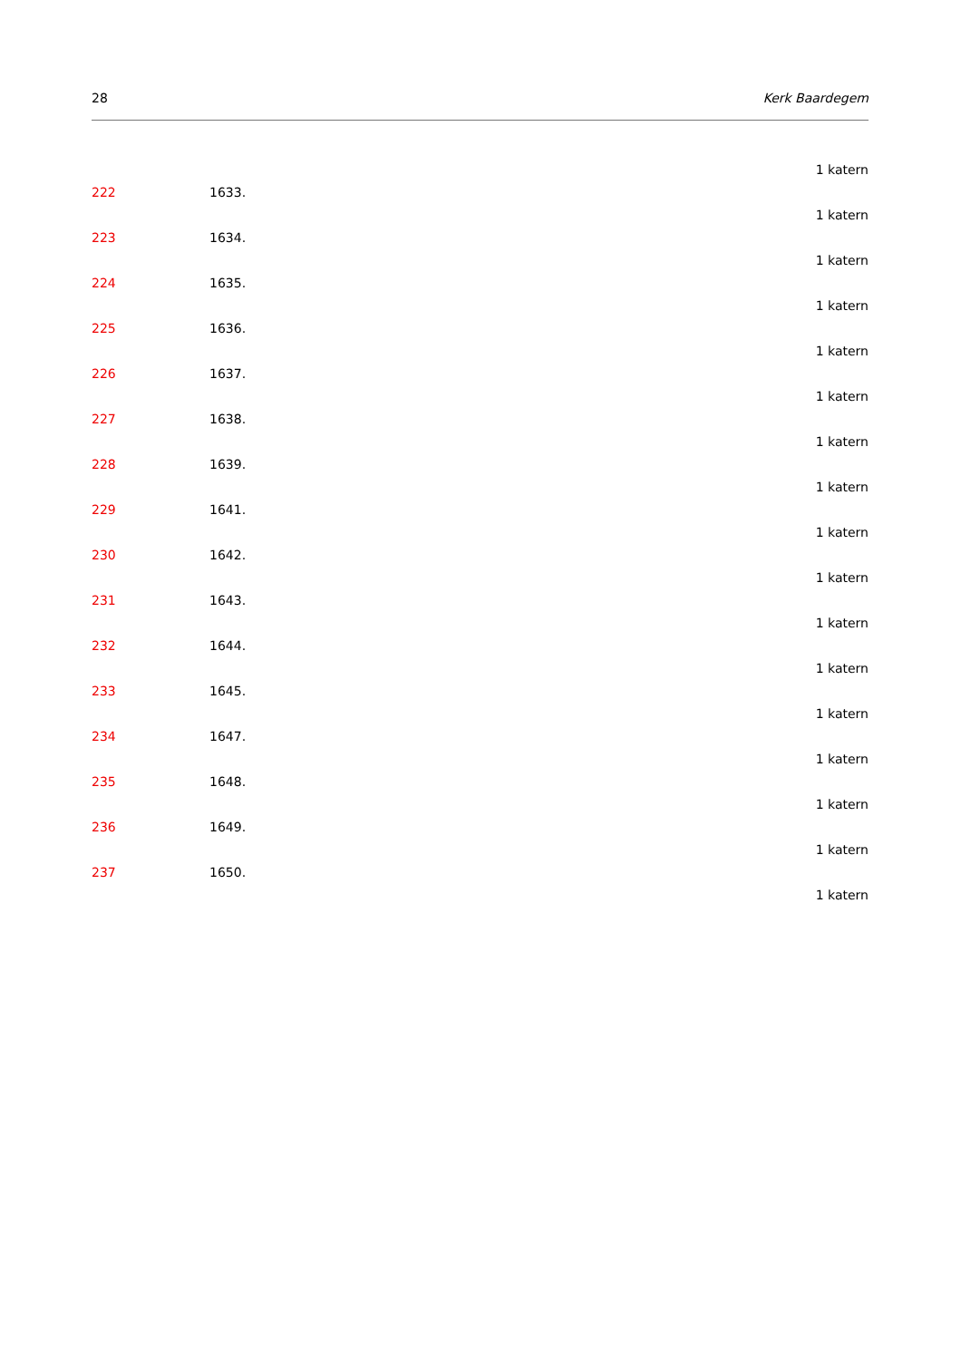28 Kerk Baardegem
1 katern
222 1633.
1 katern
223 1634.
1 katern
224 1635.
1 katern
225 1636.
1 katern
226 1637.
1 katern
227 1638.
1 katern
228 1639.
1 katern
229 1641.
1 katern
230 1642.
1 katern
231 1643.
1 katern
232 1644.
1 katern
233 1645.
1 katern
234 1647.
1 katern
235 1648.
1 katern
236 1649.
1 katern
237 1650.
1 katern